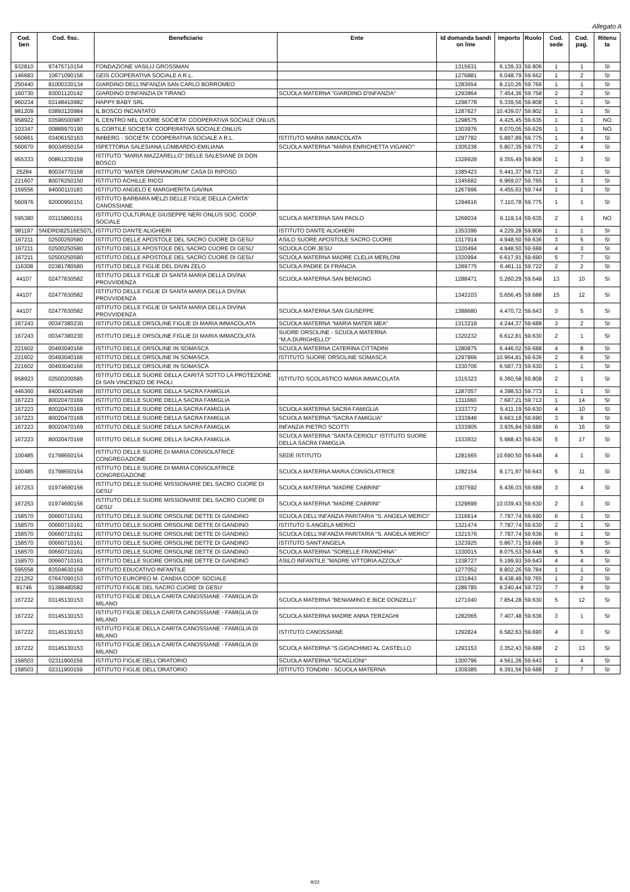Allegato A
| Cod. ben | Cod. fisc. | Beneficiario | Ente | Id domanda bandi on line | Importo | Ruolo | Cod. sede | Cod. pag. | Ritenu ta |
| --- | --- | --- | --- | --- | --- | --- | --- | --- | --- |
| 932810 | 97475710154 | FONDAZIONE VASILIJ GROSSMAN | | 1315631 | 6.139,33 | 59.806 | 1 | 1 | SI |
| 146683 | 10671090156 | GEIS COOPERATIVA SOCIALE A R.L. | | 1276881 | 6.048,79 | 59.662 | 1 | 2 | SI |
| 250440 | 81000330134 | GIARDINO DELL'INFANZIA SAN CARLO BORROMEO | | 1283654 | 8.210,26 | 59.766 | 1 | 1 | SI |
| 160730 | 83001120142 | GIARDINO D'INFANZIA DI TIRANO | SCUOLA MATERNA "GIARDINO D'INFANZIA" | 1293864 | 7.454,36 | 59.758 | 2 | 2 | SI |
| 960234 | 03148410982 | HAPPY BABY SRL | | 1298778 | 5.339,56 | 59.808 | 1 | 1 | SI |
| 981209 | 03893120984 | IL BOSCO INCANTATO | | 1287627 | 10.439,07 | 59.802 | 1 | 1 | SI |
| 958922 | 03596500987 | IL CENTRO NEL CUORE SOCIETA' COOPERATIVA SOCIALE ONLUS | | 1298575 | 4.425,45 | 59.635 | 1 | 1 | NO |
| 103347 | 00889970190 | IL CORTILE SOCIETA' COOPERATIVA SOCIALE ONLUS | | 1303976 | 6.070,05 | 59.629 | 1 | 1 | NO |
| 560661 | 03406150163 | IMIBERG - SOCIETA' COOPERATIVA SOCIALE A R.L. | ISTITUTO MARIA IMMACOLATA | 1297782 | 5.897,89 | 59.775 | 1 | 4 | SI |
| 560670 | 80034550154 | ISPETTORIA SALESIANA LOMBARDO-EMILIANA | SCUOLA MATERNA "MARIA ENRICHETTA VIGANO'" | 1305236 | 5.807,35 | 59.775 | 2 | 4 | SI |
| 955333 | 00861230159 | ISTITUTO "MARIA MAZZARELLO" DELLE SALESIANE DI DON BOSCO | | 1329928 | 9.355,49 | 59.808 | 1 | 3 | SI |
| 25284 | 80034770158 | ISTITUTO "MATER ORPHANORUM" CASA DI RIPOSO | | 1385423 | 5.441,37 | 59.713 | 2 | 1 | SI |
| 221607 | 80076250150 | ISTITUTO ACHILLE RICCI | | 1345682 | 6.969,07 | 59.765 | 1 | 3 | SI |
| 159556 | 84000110183 | ISTITUTO ANGELO E MARGHERITA GAVINA | | 1267996 | 4.455,63 | 59.744 | 1 | 1 | SI |
| 560976 | 92000950151 | ISTITUTO BARBARA MELZI DELLE FIGLIE DELLA CARITA' CANOSSIANE | | 1294616 | 7.110,78 | 59.775 | 1 | 1 | SI |
| 595380 | 03115860151 | ISTITUTO CULTURALE GIUSEPPE NERI ONLUS SOC. COOP. SOCIALE | SCUOLA MATERNA SAN PAOLO | 1269034 | 6.119,14 | 59.635 | 2 | 1 | NO |
| 981197 | SNIDRD82S16E507L | ISTITUTO DANTE ALIGHIERI | ISTITUTO DANTE ALIGHIERI | 1353396 | 4.229,28 | 59.808 | 1 | 1 | SI |
| 167211 | 02500250580 | ISTITUTO DELLE APOSTOLE DEL SACRO CUORE DI GESU' | ASILO SUORE APOSTOLE SACRO CUORE | 1317914 | 4.948,50 | 59.636 | 3 | 5 | SI |
| 167211 | 02500250580 | ISTITUTO DELLE APOSTOLE DEL SACRO CUORE DI GESU' | SCUOLA COR JESU | 1320494 | 4.948,50 | 59.688 | 4 | 3 | SI |
| 167211 | 02500250580 | ISTITUTO DELLE APOSTOLE DEL SACRO CUORE DI GESU' | SCUOLA MATERNA MADRE CLELIA MERLONI | 1320994 | 6.617,91 | 59.690 | 5 | 7 | SI |
| 116308 | 02381780580 | ISTITUTO DELLE FIGLIE DEL DIVIN ZELO | SCUOLA PADRE DI FRANCIA | 1289775 | 6.461,11 | 59.722 | 2 | 2 | SI |
| 44107 | 02477630582 | ISTITUTO DELLE FIGLIE DI SANTA MARIA DELLA DIVINA PROVVIDENZA | SCUOLA MATERNA SAN BENIGNO | 1288471 | 5.260,29 | 59.648 | 13 | 10 | SI |
| 44107 | 02477630582 | ISTITUTO DELLE FIGLIE DI SANTA MARIA DELLA DIVINA PROVVIDENZA | | 1343103 | 5.656,45 | 59.688 | 15 | 12 | SI |
| 44107 | 02477630582 | ISTITUTO DELLE FIGLIE DI SANTA MARIA DELLA DIVINA PROVVIDENZA | SCUOLA MATERNA SAN GIUSEPPE | 1388680 | 4.470,72 | 59.643 | 3 | 5 | SI |
| 167243 | 00347380230 | ISTITUTO DELLE ORSOLINE FIGLIE DI MARIA IMMACOLATA | SCUOLA MATERNA "MARIA MATER MEA" | 1313218 | 4.244,37 | 59.688 | 3 | 2 | SI |
| 167243 | 00347380230 | ISTITUTO DELLE ORSOLINE FIGLIE DI MARIA IMMACOLATA | SUORE ORSOLINE - SCUOLA MATERNA "M.A.DURIGHELLO" | 1320232 | 6.612,81 | 59.630 | 2 | 1 | SI |
| 221602 | 00493040166 | ISTITUTO DELLE ORSOLINE IN SOMASCA | SCUOLA MATERNA CATERINA CITTADINI | 1280875 | 6.446,02 | 59.688 | 4 | 8 | SI |
| 221602 | 00493040166 | ISTITUTO DELLE ORSOLINE IN SOMASCA | ISTITUTO SUORE ORSOLINE SOMASCA | 1297866 | 10.964,81 | 59.636 | 2 | 6 | SI |
| 221602 | 00493040166 | ISTITUTO DELLE ORSOLINE IN SOMASCA | | 1330706 | 6.587,73 | 59.630 | 1 | 1 | SI |
| 958923 | 02500200585 | ISTITUTO DELLE SUORE DELLA CARITÀ SOTTO LA PROTEZIONE DI SAN VINCENZO DE PAOLI | ISTITUTO SCOLASTICO MARIA IMMACOLATA | 1315323 | 6.360,58 | 59.808 | 2 | 1 | SI |
| 446360 | 84001440548 | ISTITUTO DELLE SUORE DELLA SACRA FAMIGLIA | | 1287057 | 4.398,53 | 59.773 | 1 | 1 | SI |
| 167223 | 80020470169 | ISTITUTO DELLE SUORE DELLA SACRA FAMIGLIA | | 1311660 | 7.687,21 | 59.713 | 1 | 14 | SI |
| 167223 | 80020470169 | ISTITUTO DELLE SUORE DELLA SACRA FAMIGLIA | SCUOLA MATERNA SACRA FAMIGLIA | 1333772 | 5.411,19 | 59.630 | 4 | 10 | SI |
| 167223 | 80020470169 | ISTITUTO DELLE SUORE DELLA SACRA FAMIGLIA | SCUOLA MATERNA "SACRA FAMIGLIA" | 1333846 | 6.663,18 | 59.690 | 3 | 9 | SI |
| 167223 | 80020470169 | ISTITUTO DELLE SUORE DELLA SACRA FAMIGLIA | INFANZIA PIETRO SCOTTI | 1333905 | 3.935,84 | 59.688 | 6 | 16 | SI |
| 167223 | 80020470169 | ISTITUTO DELLE SUORE DELLA SACRA FAMIGLIA | SCUOLA MATERNA "SANTA CERIOLI" ISTITUTO SUORE DELLA SACRA FAMIGLIA | 1333932 | 5.988,43 | 59.636 | 5 | 17 | SI |
| 100485 | 01798650154 | ISTITUTO DELLE SUORE DI MARIA CONSOLATRICE CONGREGAZIONE | SEDE ISTITUTO | 1281565 | 10.690,50 | 59.648 | 4 | 1 | SI |
| 100485 | 01798650154 | ISTITUTO DELLE SUORE DI MARIA CONSOLATRICE CONGREGAZIONE | SCUOLA MATERNA MARIA CONSOLATRICE | 1282154 | 8.171,97 | 59.643 | 5 | 11 | SI |
| 167253 | 01974690156 | ISTITUTO DELLE SUORE MISSIONARIE DEL SACRO CUORE DI GESU' | SCUOLA MATERNA "MADRE CABRINI" | 1307592 | 6.436,03 | 59.688 | 3 | 4 | SI |
| 167253 | 01974690156 | ISTITUTO DELLE SUORE MISSIONARIE DEL SACRO CUORE DI GESU' | SCUOLA MATERNA "MADRE CABRINI" | 1329699 | 10.039,43 | 59.630 | 2 | 3 | SI |
| 158570 | 00660710161 | ISTITUTO DELLE SUORE ORSOLINE DETTE DI GANDINO | SCUOLA DELL'INFANZIA PARITARIA "S. ANGELA MERICI" | 1316614 | 7.787,74 | 59.690 | 6 | 1 | SI |
| 158570 | 00660710161 | ISTITUTO DELLE SUORE ORSOLINE DETTE DI GANDINO | ISTITUTO S.ANGELA MERICI | 1321474 | 7.787,74 | 59.630 | 2 | 1 | SI |
| 158570 | 00660710161 | ISTITUTO DELLE SUORE ORSOLINE DETTE DI GANDINO | SCUOLA DELL'INFANZIA PARITARIA "S. ANGELA MERICI" | 1321576 | 7.787,74 | 59.636 | 6 | 1 | SI |
| 158570 | 00660710161 | ISTITUTO DELLE SUORE ORSOLINE DETTE DI GANDINO | ISTITUTO SANT'ANGELA | 1323925 | 5.867,71 | 59.688 | 3 | 9 | SI |
| 158570 | 00660710161 | ISTITUTO DELLE SUORE ORSOLINE DETTE DI GANDINO | SCUOLA MATERNA "SORELLE FRANCHINA" | 1330015 | 8.075,53 | 59.648 | 5 | 5 | SI |
| 158570 | 00660710161 | ISTITUTO DELLE SUORE ORSOLINE DETTE DI GANDINO | ASILO INFANTILE "MADRE VITTORIA AZZOLA" | 1338727 | 5.199,93 | 59.643 | 4 | 4 | SI |
| 595558 | 83504630159 | ISTITUTO EDUCATIVO INFANTILE | | 1277052 | 8.802,26 | 59.784 | 1 | 1 | SI |
| 221252 | 07647090153 | ISTITUTO EUROPEO M. CANDIA COOP. SOCIALE | | 1331843 | 8.438,49 | 59.765 | 1 | 2 | SI |
| 81746 | 01388480582 | ISTITUTO FIGLIE DEL SACRO CUORE DI GESU' | | 1286785 | 8.240,44 | 59.723 | 7 | 9 | SI |
| 167232 | 03145130153 | ISTITUTO FIGLIE DELLA CARITA CANOSSIANE - FAMIGLIA DI MILANO | SCUOLA MATERNA "BENIAMINO E BICE DONZELLI" | 1271040 | 7.854,28 | 59.630 | 5 | 12 | SI |
| 167232 | 03145130153 | ISTITUTO FIGLIE DELLA CARITA CANOSSIANE - FAMIGLIA DI MILANO | SCUOLA MATERNA MADRE ANNA TERZAGHI | 1282065 | 7.407,48 | 59.636 | 3 | 1 | SI |
| 167232 | 03145130153 | ISTITUTO FIGLIE DELLA CARITA CANOSSIANE - FAMIGLIA DI MILANO | ISTITUTO CANOSSIANE | 1292824 | 6.582,63 | 59.690 | 4 | 3 | SI |
| 167232 | 03145130153 | ISTITUTO FIGLIE DELLA CARITA CANOSSIANE - FAMIGLIA DI MILANO | SCUOLA MATERNA "S.GIOACHIMO AL CASTELLO | 1293153 | 3.352,43 | 59.688 | 2 | 13 | SI |
| 158503 | 02311900159 | ISTITUTO FIGLIE DELL'ORATORIO | SCUOLA MATERNA "SCAGLIONI" | 1300796 | 4.561,26 | 59.643 | 1 | 4 | SI |
| 158503 | 02311900159 | ISTITUTO FIGLIE DELL'ORATORIO | ISTITUTO TONDINI - SCUOLA MATERNA | 1309385 | 6.391,56 | 59.688 | 2 | 7 | SI |
9/22